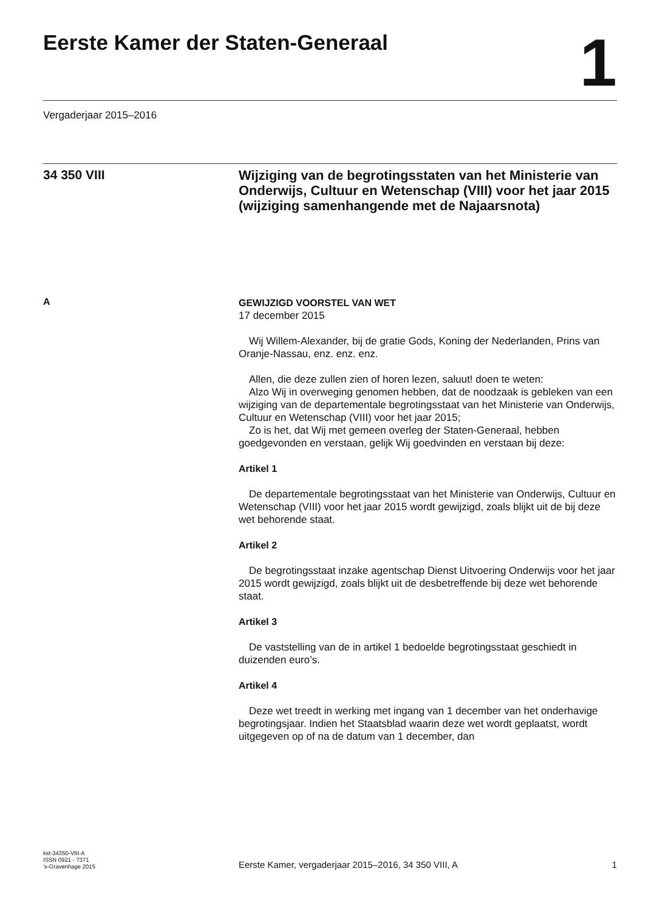Eerste Kamer der Staten-Generaal
1
Vergaderjaar 2015–2016
34 350 VIII
Wijziging van de begrotingsstaten van het Ministerie van Onderwijs, Cultuur en Wetenschap (VIII) voor het jaar 2015 (wijziging samenhangende met de Najaarsnota)
A
GEWIJZIGD VOORSTEL VAN WET
17 december 2015
Wij Willem-Alexander, bij de gratie Gods, Koning der Nederlanden, Prins van Oranje-Nassau, enz. enz. enz.
Allen, die deze zullen zien of horen lezen, saluut! doen te weten:
Alzo Wij in overweging genomen hebben, dat de noodzaak is gebleken van een wijziging van de departementale begrotingsstaat van het Ministerie van Onderwijs, Cultuur en Wetenschap (VIII) voor het jaar 2015;
Zo is het, dat Wij met gemeen overleg der Staten-Generaal, hebben goedgevonden en verstaan, gelijk Wij goedvinden en verstaan bij deze:
Artikel 1
De departementale begrotingsstaat van het Ministerie van Onderwijs, Cultuur en Wetenschap (VIII) voor het jaar 2015 wordt gewijzigd, zoals blijkt uit de bij deze wet behorende staat.
Artikel 2
De begrotingsstaat inzake agentschap Dienst Uitvoering Onderwijs voor het jaar 2015 wordt gewijzigd, zoals blijkt uit de desbetreffende bij deze wet behorende staat.
Artikel 3
De vaststelling van de in artikel 1 bedoelde begrotingsstaat geschiedt in duizenden euro’s.
Artikel 4
Deze wet treedt in werking met ingang van 1 december van het onderhavige begrotingsjaar. Indien het Staatsblad waarin deze wet wordt geplaatst, wordt uitgegeven op of na de datum van 1 december, dan
kst-34350-VIII-A
ISSN 0921 - 7371
’s-Gravenhage 2015
Eerste Kamer, vergaderjaar 2015–2016, 34 350 VIII, A
1